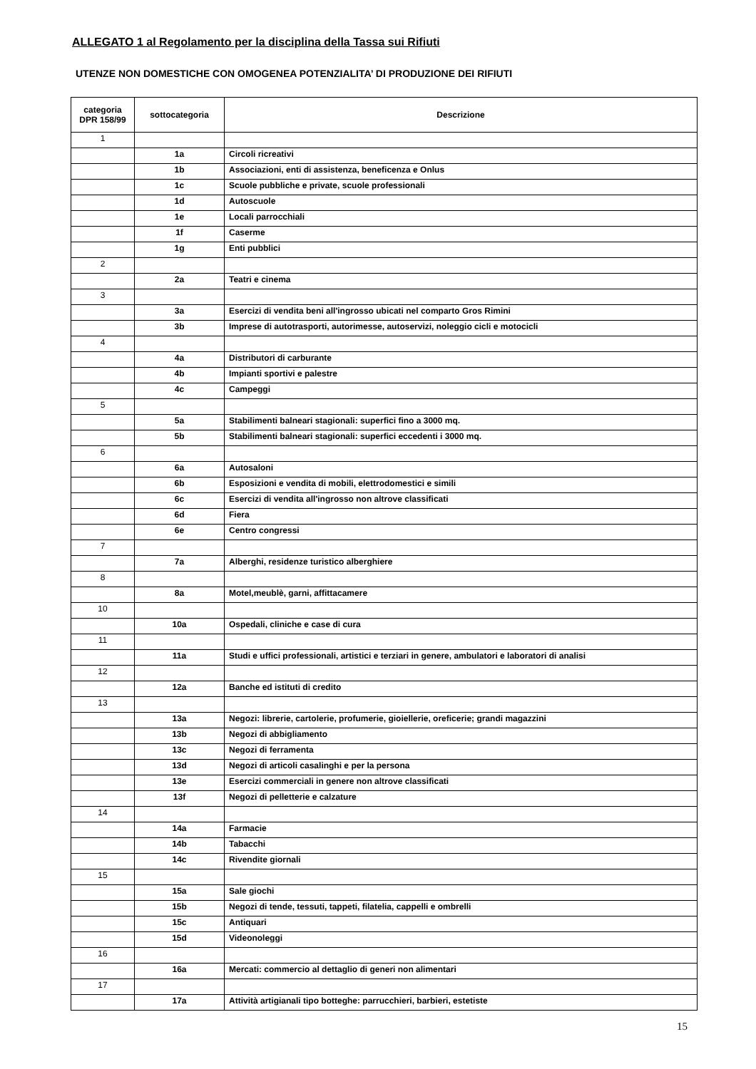ALLEGATO 1 al Regolamento per la disciplina della Tassa sui Rifiuti
UTENZE NON DOMESTICHE CON OMOGENEA POTENZIALITA’ DI PRODUZIONE DEI RIFIUTI
| categoria DPR 158/99 | sottocategoria | Descrizione |
| --- | --- | --- |
| 1 | | |
| | 1a | Circoli ricreativi |
| | 1b | Associazioni, enti di assistenza, beneficenza e Onlus |
| | 1c | Scuole pubbliche e private, scuole professionali |
| | 1d | Autoscuole |
| | 1e | Locali parrocchiali |
| | 1f | Caserme |
| | 1g | Enti pubblici |
| 2 | | |
| | 2a | Teatri e cinema |
| 3 | | |
| | 3a | Esercizi di vendita beni all'ingrosso ubicati nel comparto Gros Rimini |
| | 3b | Imprese di autotrasporti, autorimesse, autoservizi, noleggio cicli e motocicli |
| 4 | | |
| | 4a | Distributori di carburante |
| | 4b | Impianti sportivi e palestre |
| | 4c | Campeggi |
| 5 | | |
| | 5a | Stabilimenti balneari stagionali: superfici fino a 3000 mq. |
| | 5b | Stabilimenti balneari stagionali: superfici eccedenti i 3000 mq. |
| 6 | | |
| | 6a | Autosaloni |
| | 6b | Esposizioni e vendita di mobili, elettrodomestici e simili |
| | 6c | Esercizi di vendita all'ingrosso non altrove classificati |
| | 6d | Fiera |
| | 6e | Centro congressi |
| 7 | | |
| | 7a | Alberghi, residenze turistico alberghiere |
| 8 | | |
| | 8a | Motel,meublè, garni, affittacamere |
| 10 | | |
| | 10a | Ospedali, cliniche e case di cura |
| 11 | | |
| | 11a | Studi e uffici professionali, artistici e terziari in genere, ambulatori e laboratori di analisi |
| 12 | | |
| | 12a | Banche ed istituti di credito |
| 13 | | |
| | 13a | Negozi: librerie, cartolerie, profumerie, gioiellerie, oreficerie; grandi magazzini |
| | 13b | Negozi di abbigliamento |
| | 13c | Negozi di ferramenta |
| | 13d | Negozi di articoli casalinghi e per la persona |
| | 13e | Esercizi commerciali in genere non altrove classificati |
| | 13f | Negozi di pelletterie e calzature |
| 14 | | |
| | 14a | Farmacie |
| | 14b | Tabacchi |
| | 14c | Rivendite giornali |
| 15 | | |
| | 15a | Sale giochi |
| | 15b | Negozi di tende, tessuti, tappeti, filatelia, cappelli e ombrelli |
| | 15c | Antiquari |
| | 15d | Videonoleggi |
| 16 | | |
| | 16a | Mercati: commercio al dettaglio di generi non alimentari |
| 17 | | |
| | 17a | Attività artigianali tipo botteghe: parrucchieri, barbieri, estetiste |
15